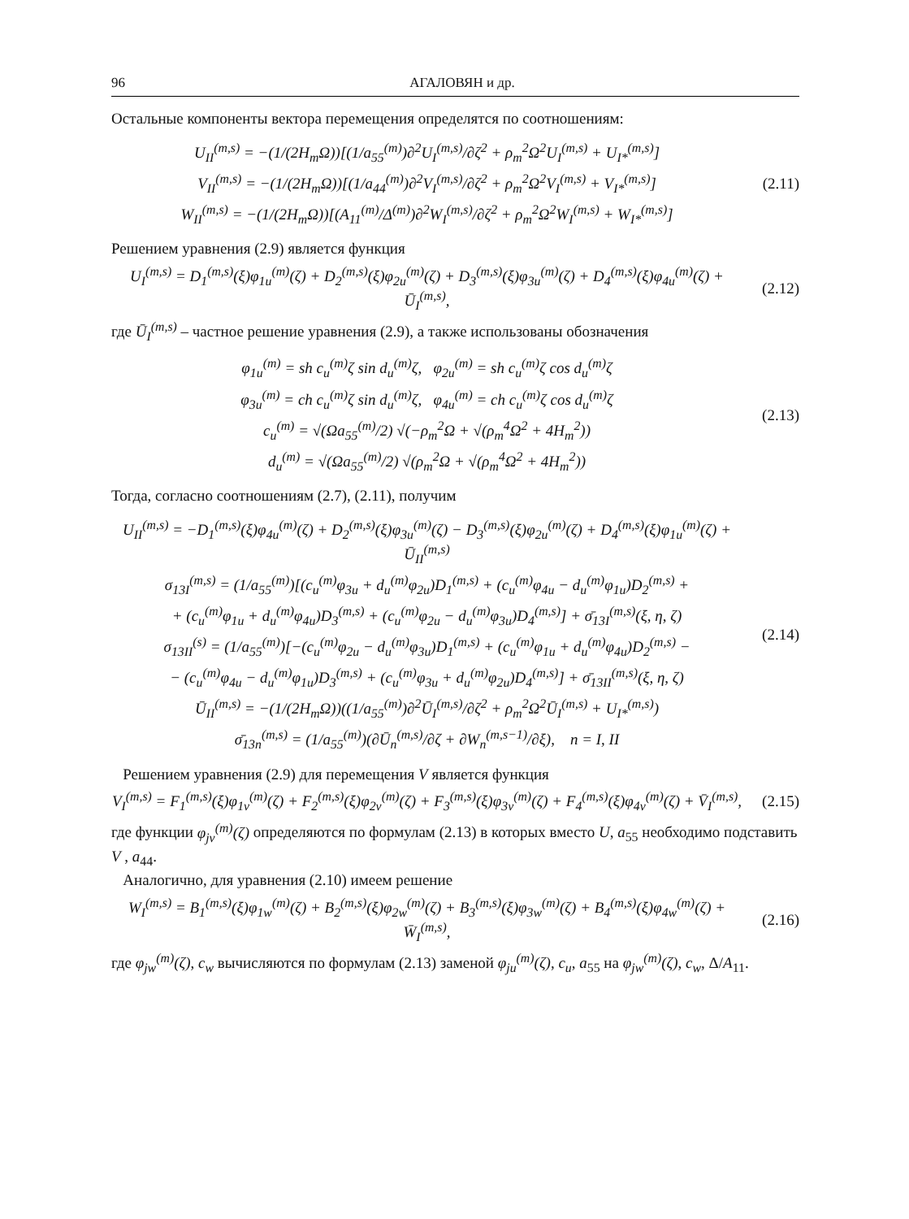96 АГАЛОВЯН и др.
Остальные компоненты вектора перемещения определятся по соотношениям:
U<sub>II</sub><sup>(m,s)</sup> = −(1/(2H<sub>m</sub>Ω))[(1/a<sub>55</sub><sup>(m)</sup>)∂<sup>2</sup>U<sub>I</sub><sup>(m,s)</sup>/∂ζ<sup>2</sup> + ρ<sub>m</sub><sup>2</sup>Ω<sup>2</sup>U<sub>I</sub><sup>(m,s)</sup> + U<sub>I*</sub><sup>(m,s)</sup>]
V<sub>II</sub><sup>(m,s)</sup> = −(1/(2H<sub>m</sub>Ω))[(1/a<sub>44</sub><sup>(m)</sup>)∂<sup>2</sup>V<sub>I</sub><sup>(m,s)</sup>/∂ζ<sup>2</sup> + ρ<sub>m</sub><sup>2</sup>Ω<sup>2</sup>V<sub>I</sub><sup>(m,s)</sup> + V<sub>I*</sub><sup>(m,s)</sup>]
W<sub>II</sub><sup>(m,s)</sup> = −(1/(2H<sub>m</sub>Ω))[(A<sub>11</sub><sup>(m)</sup>/Δ<sup>(m)</sup>)∂<sup>2</sup>W<sub>I</sub><sup>(m,s)</sup>/∂ζ<sup>2</sup> + ρ<sub>m</sub><sup>2</sup>Ω<sup>2</sup>W<sub>I</sub><sup>(m,s)</sup> + W<sub>I*</sub><sup>(m,s)</sup>]
(2.11)
Решением уравнения (2.9) является функция
U<sub>I</sub><sup>(m,s)</sup> = D<sub>1</sub><sup>(m,s)</sup>(ξ)φ<sub>1u</sub><sup>(m)</sup>(ζ) + D<sub>2</sub><sup>(m,s)</sup>(ξ)φ<sub>2u</sub><sup>(m)</sup>(ζ) + D<sub>3</sub><sup>(m,s)</sup>(ξ)φ<sub>3u</sub><sup>(m)</sup>(ζ) + D<sub>4</sub><sup>(m,s)</sup>(ξ)φ<sub>4u</sub><sup>(m)</sup>(ζ) + Ū<sub>I</sub><sup>(m,s)</sup>,
(2.12)
где Ū<sub>I</sub><sup>(m,s)</sup> – частное решение уравнения (2.9), а также использованы обозначения
φ<sub>1u</sub><sup>(m)</sup> = sh c<sub>u</sub><sup>(m)</sup>ζ sin d<sub>u</sub><sup>(m)</sup>ζ, φ<sub>2u</sub><sup>(m)</sup> = sh c<sub>u</sub><sup>(m)</sup>ζ cos d<sub>u</sub><sup>(m)</sup>ζ
φ<sub>3u</sub><sup>(m)</sup> = ch c<sub>u</sub><sup>(m)</sup>ζ sin d<sub>u</sub><sup>(m)</sup>ζ, φ<sub>4u</sub><sup>(m)</sup> = ch c<sub>u</sub><sup>(m)</sup>ζ cos d<sub>u</sub><sup>(m)</sup>ζ
c<sub>u</sub><sup>(m)</sup> = √(Ωa<sub>55</sub><sup>(m)</sup>/2) √(−ρ<sub>m</sub><sup>2</sup>Ω + √(ρ<sub>m</sub><sup>4</sup>Ω<sup>2</sup> + 4H<sub>m</sub><sup>2</sup>))
d<sub>u</sub><sup>(m)</sup> = √(Ωa<sub>55</sub><sup>(m)</sup>/2) √(ρ<sub>m</sub><sup>2</sup>Ω + √(ρ<sub>m</sub><sup>4</sup>Ω<sup>2</sup> + 4H<sub>m</sub><sup>2</sup>))
(2.13)
Тогда, согласно соотношениям (2.7), (2.11), получим
U<sub>II</sub><sup>(m,s)</sup> = −D<sub>1</sub><sup>(m,s)</sup>(ξ)φ<sub>4u</sub><sup>(m)</sup>(ζ) + D<sub>2</sub><sup>(m,s)</sup>(ξ)φ<sub>3u</sub><sup>(m)</sup>(ζ) − D<sub>3</sub><sup>(m,s)</sup>(ξ)φ<sub>2u</sub><sup>(m)</sup>(ζ) + D<sub>4</sub><sup>(m,s)</sup>(ξ)φ<sub>1u</sub><sup>(m)</sup>(ζ) + Ū<sub>II</sub><sup>(m,s)</sup>
σ<sub>13I</sub><sup>(m,s)</sup> = (1/a<sub>55</sub><sup>(m)</sup>)[(c<sub>u</sub><sup>(m)</sup>φ<sub>3u</sub> + d<sub>u</sub><sup>(m)</sup>φ<sub>2u</sub>)D<sub>1</sub><sup>(m,s)</sup> + (c<sub>u</sub><sup>(m)</sup>φ<sub>4u</sub> − d<sub>u</sub><sup>(m)</sup>φ<sub>1u</sub>)D<sub>2</sub><sup>(m,s)</sup> +
+ (c<sub>u</sub><sup>(m)</sup>φ<sub>1u</sub> + d<sub>u</sub><sup>(m)</sup>φ<sub>4u</sub>)D<sub>3</sub><sup>(m,s)</sup> + (c<sub>u</sub><sup>(m)</sup>φ<sub>2u</sub> − d<sub>u</sub><sup>(m)</sup>φ<sub>3u</sub>)D<sub>4</sub><sup>(m,s)</sup>] + σ̄<sub>13I</sub><sup>(m,s)</sup>(ξ, η, ζ)
σ<sub>13II</sub><sup>(s)</sup> = (1/a<sub>55</sub><sup>(m)</sup>)[−(c<sub>u</sub><sup>(m)</sup>φ<sub>2u</sub> − d<sub>u</sub><sup>(m)</sup>φ<sub>3u</sub>)D<sub>1</sub><sup>(m,s)</sup> + (c<sub>u</sub><sup>(m)</sup>φ<sub>1u</sub> + d<sub>u</sub><sup>(m)</sup>φ<sub>4u</sub>)D<sub>2</sub><sup>(m,s)</sup> −
− (c<sub>u</sub><sup>(m)</sup>φ<sub>4u</sub> − d<sub>u</sub><sup>(m)</sup>φ<sub>1u</sub>)D<sub>3</sub><sup>(m,s)</sup> + (c<sub>u</sub><sup>(m)</sup>φ<sub>3u</sub> + d<sub>u</sub><sup>(m)</sup>φ<sub>2u</sub>)D<sub>4</sub><sup>(m,s)</sup>] + σ̄<sub>13II</sub><sup>(m,s)</sup>(ξ, η, ζ)
Ū<sub>II</sub><sup>(m,s)</sup> = −(1/(2H<sub>m</sub>Ω))((1/a<sub>55</sub><sup>(m)</sup>)∂<sup>2</sup>Ū<sub>I</sub><sup>(m,s)</sup>/∂ζ<sup>2</sup> + ρ<sub>m</sub><sup>2</sup>Ω<sup>2</sup>Ū<sub>I</sub><sup>(m,s)</sup> + U<sub>I*</sub><sup>(m,s)</sup>)
σ̄<sub>13n</sub><sup>(m,s)</sup> = (1/a<sub>55</sub><sup>(m)</sup>)(∂Ū<sub>n</sub><sup>(m,s)</sup>/∂ζ + ∂W<sub>n</sub><sup>(m,s−1)</sup>/∂ξ), n = I, II
(2.14)
Решением уравнения (2.9) для перемещения V является функция
V<sub>I</sub><sup>(m,s)</sup> = F<sub>1</sub><sup>(m,s)</sup>(ξ)φ<sub>1v</sub><sup>(m)</sup>(ζ) + F<sub>2</sub><sup>(m,s)</sup>(ξ)φ<sub>2v</sub><sup>(m)</sup>(ζ) + F<sub>3</sub><sup>(m,s)</sup>(ξ)φ<sub>3v</sub><sup>(m)</sup>(ζ) + F<sub>4</sub><sup>(m,s)</sup>(ξ)φ<sub>4v</sub><sup>(m)</sup>(ζ) + V̄<sub>I</sub><sup>(m,s)</sup>,
(2.15)
где функции φ<sub>jv</sub><sup>(m)</sup>(ζ) определяются по формулам (2.13) в которых вместо U, a<sub>55</sub> необходимо подставить V , a<sub>44</sub>.
Аналогично, для уравнения (2.10) имеем решение
W<sub>I</sub><sup>(m,s)</sup> = B<sub>1</sub><sup>(m,s)</sup>(ξ)φ<sub>1w</sub><sup>(m)</sup>(ζ) + B<sub>2</sub><sup>(m,s)</sup>(ξ)φ<sub>2w</sub><sup>(m)</sup>(ζ) + B<sub>3</sub><sup>(m,s)</sup>(ξ)φ<sub>3w</sub><sup>(m)</sup>(ζ) + B<sub>4</sub><sup>(m,s)</sup>(ξ)φ<sub>4w</sub><sup>(m)</sup>(ζ) + W̄<sub>I</sub><sup>(m,s)</sup>,
(2.16)
где φ<sub>jw</sub><sup>(m)</sup>(ζ), c<sub>w</sub> вычисляются по формулам (2.13) заменой φ<sub>ju</sub><sup>(m)</sup>(ζ), c<sub>u</sub>, a<sub>55</sub> на φ<sub>jw</sub><sup>(m)</sup>(ζ), c<sub>w</sub>, Δ/A<sub>11</sub>.